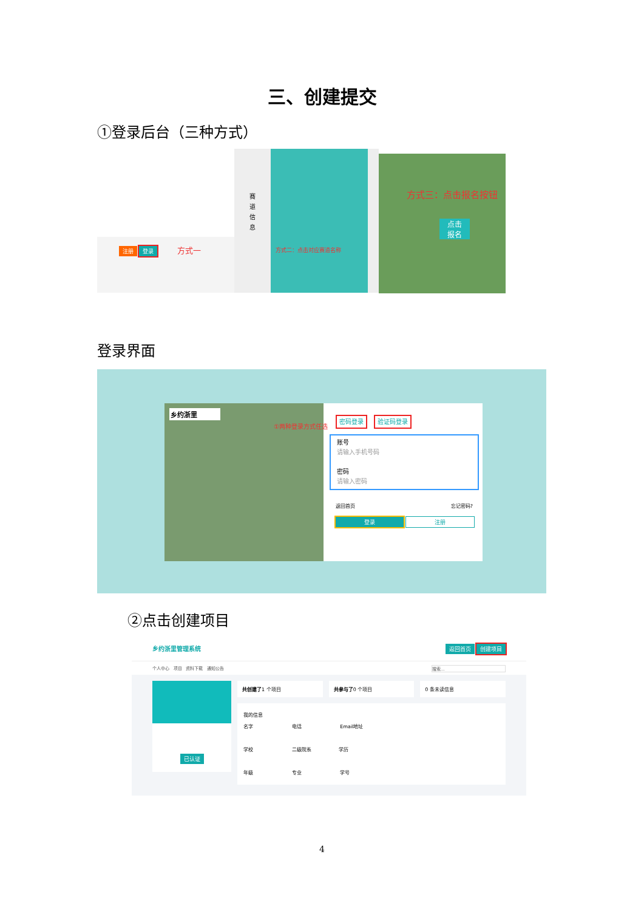三、创建提交
①登录后台（三种方式）
注册 登录 方式一
赛
道
信
息
方式二：点击对应赛道名称
方式三：点击报名按钮
点击
报名
登录界面
乡约浙里
①两种登录方式任选
密码登录 验证码登录
账号
请输入手机号码
密码
请输入密码
返回首页 忘记密码?
登录 注册
②点击创建项目
乡约浙里管理系统 返回首页 创建项目
个人中心 项目 资料下载 通知公告 搜索...
已认证
共创建了1 个项目 共参与了0 个项目 0 条未读信息
我的信息
名字 电话 Email地址
学校 二级院系 学历
年级 专业 学号
4